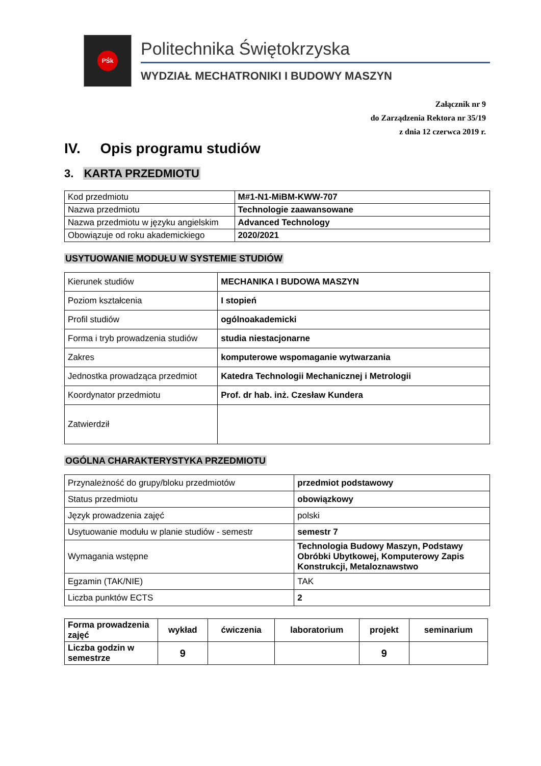PŚk
Politechnika Świętokrzyska
WYDZIAŁ MECHATRONIKI I BUDOWY MASZYN
Załącznik nr 9
do Zarządzenia Rektora nr 35/19
z dnia 12 czerwca 2019 r.
IV. Opis programu studiów
3. KARTA PRZEDMIOTU
| Kod przedmiotu | M#1-N1-MiBM-KWW-707 |
| Nazwa przedmiotu | Technologie zaawansowane |
| Nazwa przedmiotu w języku angielskim | Advanced Technology |
| Obowiązuje od roku akademickiego | 2020/2021 |
USYTUOWANIE MODUŁU W SYSTEMIE STUDIÓW
| Kierunek studiów | MECHANIKA I BUDOWA MASZYN |
| Poziom kształcenia | I stopień |
| Profil studiów | ogólnoakademicki |
| Forma i tryb prowadzenia studiów | studia niestacjonarne |
| Zakres | komputerowe wspomaganie wytwarzania |
| Jednostka prowadząca przedmiot | Katedra Technologii Mechanicznej i Metrologii |
| Koordynator przedmiotu | Prof. dr hab. inż. Czesław Kundera |
| Zatwierdził | |
OGÓLNA CHARAKTERYSTYKA PRZEDMIOTU
| Przynależność do grupy/bloku przedmiotów | przedmiot podstawowy |
| Status przedmiotu | obowiązkowy |
| Język prowadzenia zajęć | polski |
| Usytuowanie modułu w planie studiów - semestr | semestr 7 |
| Wymagania wstępne | Technologia Budowy Maszyn, Podstawy Obróbki Ubytkowej, Komputerowy Zapis Konstrukcji, Metaloznawstwo |
| Egzamin (TAK/NIE) | TAK |
| Liczba punktów ECTS | 2 |
| Forma prowadzenia zajęć | wykład | ćwiczenia | laboratorium | projekt | seminarium |
| --- | --- | --- | --- | --- | --- |
| Liczba godzin w semestrze | 9 | | | 9 | |